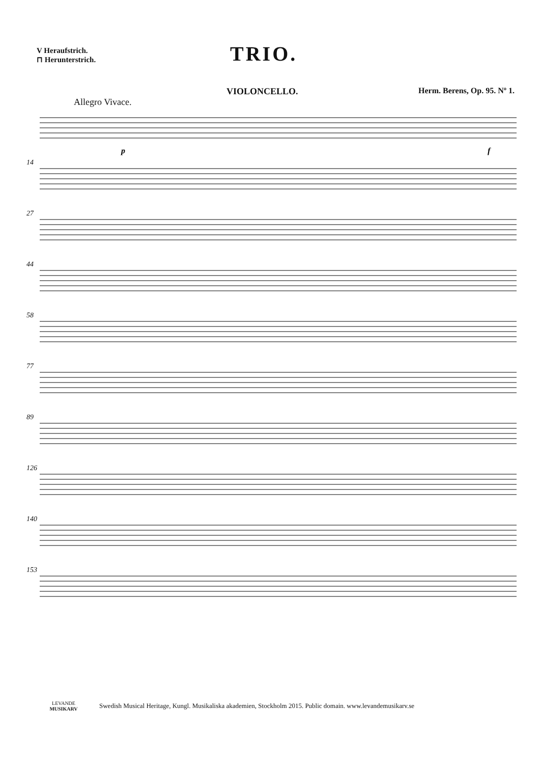V Heraufstrich.
⊓ Herunterstrich.
TRIO.
VIOLONCELLO. Herm. Berens, Op. 95. Nº 1.
Allegro Vivace.
p
f
14
27
44
58
77
89
126
140
153
LEVANDE
MUSIKARV
Swedish Musical Heritage, Kungl. Musikaliska akademien, Stockholm 2015. Public domain. www.levandemusikarv.se